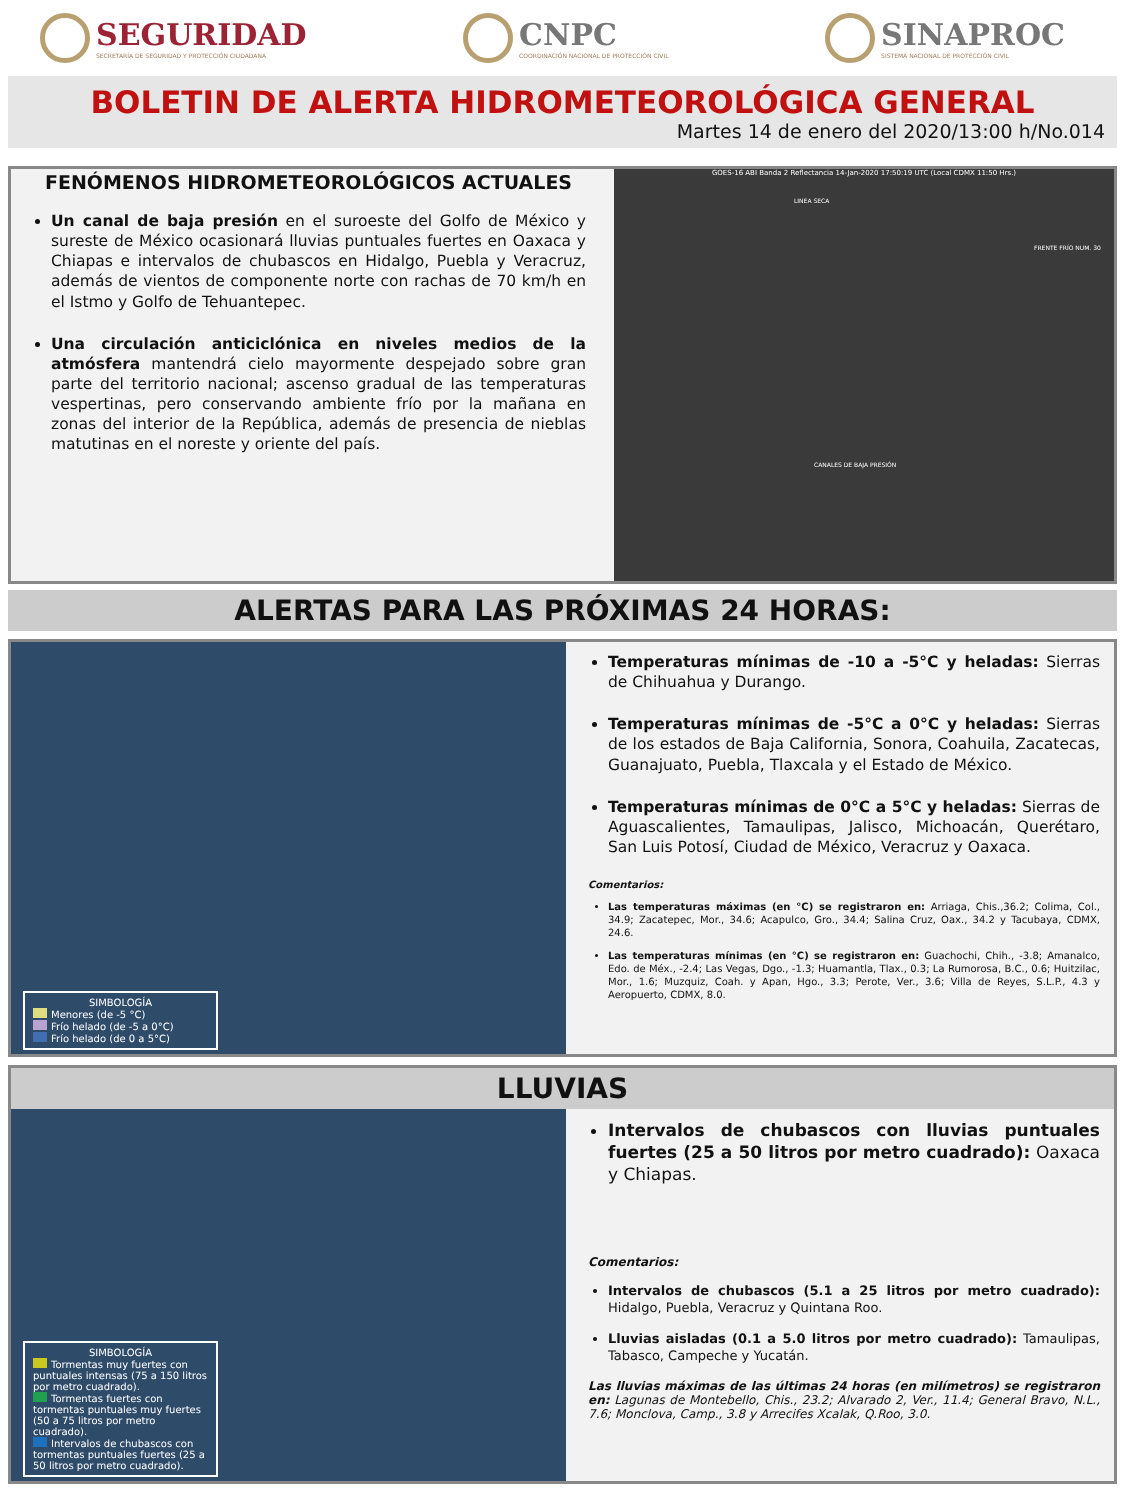SEGURIDAD
SECRETARÍA DE SEGURIDAD Y PROTECCIÓN CIUDADANA
CNPC
COORDINACIÓN NACIONAL DE PROTECCIÓN CIVIL
SINAPROC
SISTEMA NACIONAL DE PROTECCIÓN CIVIL
BOLETIN DE ALERTA HIDROMETEOROLÓGICA GENERAL
Martes 14 de enero del 2020/13:00 h/No.014
FENÓMENOS HIDROMETEOROLÓGICOS ACTUALES
Un canal de baja presión en el suroeste del Golfo de México y sureste de México ocasionará lluvias puntuales fuertes en Oaxaca y Chiapas e intervalos de chubascos en Hidalgo, Puebla y Veracruz, además de vientos de componente norte con rachas de 70 km/h en el Istmo y Golfo de Tehuantepec.
Una circulación anticiclónica en niveles medios de la atmósfera mantendrá cielo mayormente despejado sobre gran parte del territorio nacional; ascenso gradual de las temperaturas vespertinas, pero conservando ambiente frío por la mañana en zonas del interior de la República, además de presencia de nieblas matutinas en el noreste y oriente del país.
GOES-16 ABI Banda 2 Reflectancia 14-Jan-2020 17:50:19 UTC (Local CDMX 11:50 Hrs.)
LINEA SECA
FRENTE FRÍO NUM. 30
CANALES DE BAJA PRESIÓN
ALERTAS PARA LAS PRÓXIMAS 24 HORAS:
SIMBOLOGÍA
Menores (de -5 °C)
Frío helado (de -5 a 0°C)
Frío helado (de 0 a 5°C)
Temperaturas mínimas de -10 a -5°C y heladas: Sierras de Chihuahua y Durango.
Temperaturas mínimas de -5°C a 0°C y heladas: Sierras de los estados de Baja California, Sonora, Coahuila, Zacatecas, Guanajuato, Puebla, Tlaxcala y el Estado de México.
Temperaturas mínimas de 0°C a 5°C y heladas: Sierras de Aguascalientes, Tamaulipas, Jalisco, Michoacán, Querétaro, San Luis Potosí, Ciudad de México, Veracruz y Oaxaca.
Comentarios:
Las temperaturas máximas (en °C) se registraron en: Arriaga, Chis.,36.2; Colima, Col., 34.9; Zacatepec, Mor., 34.6; Acapulco, Gro., 34.4; Salina Cruz, Oax., 34.2 y Tacubaya, CDMX, 24.6.
Las temperaturas mínimas (en °C) se registraron en: Guachochi, Chih., -3.8; Amanalco, Edo. de Méx., -2.4; Las Vegas, Dgo., -1.3; Huamantla, Tlax., 0.3; La Rumorosa, B.C., 0.6; Huitzilac, Mor., 1.6; Muzquiz, Coah. y Apan, Hgo., 3.3; Perote, Ver., 3.6; Villa de Reyes, S.L.P., 4.3 y Aeropuerto, CDMX, 8.0.
LLUVIAS
SIMBOLOGÍA
Tormentas muy fuertes con puntuales intensas (75 a 150 litros por metro cuadrado).
Tormentas fuertes con tormentas puntuales muy fuertes (50 a 75 litros por metro cuadrado).
Intervalos de chubascos con tormentas puntuales fuertes (25 a 50 litros por metro cuadrado).
Intervalos de chubascos con lluvias puntuales fuertes (25 a 50 litros por metro cuadrado): Oaxaca y Chiapas.
Comentarios:
Intervalos de chubascos (5.1 a 25 litros por metro cuadrado): Hidalgo, Puebla, Veracruz y Quintana Roo.
Lluvias aisladas (0.1 a 5.0 litros por metro cuadrado): Tamaulipas, Tabasco, Campeche y Yucatán.
Las lluvias máximas de las últimas 24 horas (en milímetros) se registraron en: Lagunas de Montebello, Chis., 23.2; Alvarado 2, Ver., 11.4; General Bravo, N.L., 7.6; Monclova, Camp., 3.8 y Arrecifes Xcalak, Q.Roo, 3.0.